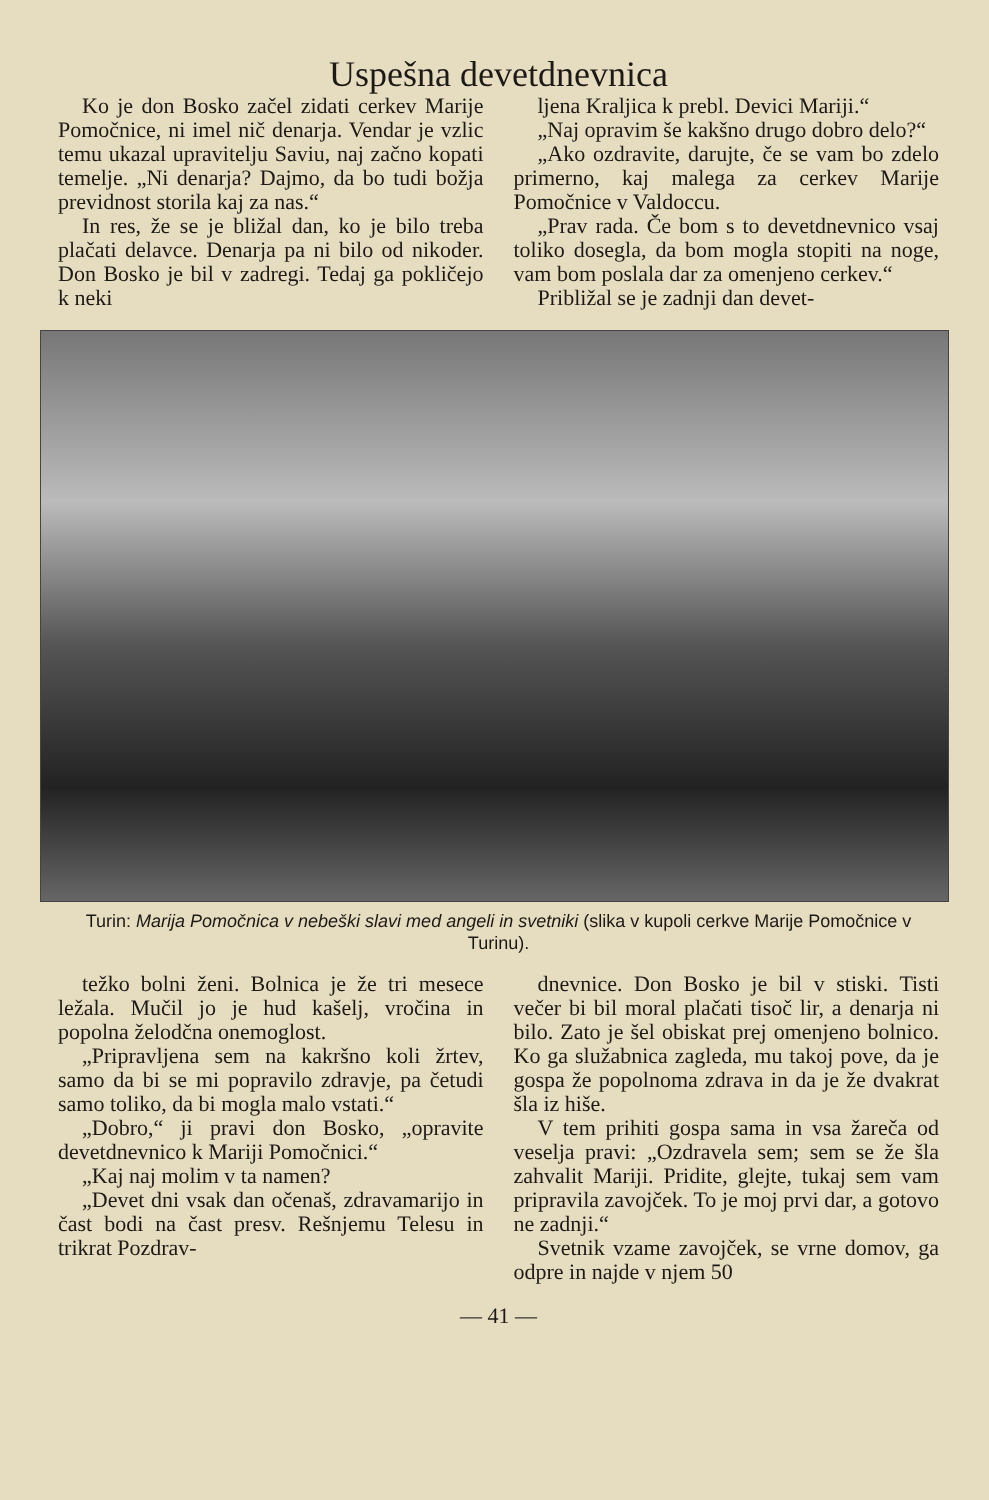Uspešna devetdnevnica
Ko je don Bosko začel zidati cerkev Marije Pomočnice, ni imel nič denarja. Vendar je vzlic temu ukazal upravitelju Saviu, naj začno kopati temelje. „Ni denarja? Dajmo, da bo tudi božja previdnost storila kaj za nas.“
In res, že se je bližal dan, ko je bilo treba plačati delavce. Denarja pa ni bilo od nikoder. Don Bosko je bil v zadregi. Tedaj ga pokličejo k neki
ljena Kraljica k prebl. Devici Mariji.“
„Naj opravim še kakšno drugo dobro delo?“
„Ako ozdravite, darujte, če se vam bo zdelo primerno, kaj malega za cerkev Marije Pomočnice v Valdoccu.
„Prav rada. Če bom s to devetdnevnico vsaj toliko dosegla, da bom mogla stopiti na noge, vam bom poslala dar za omenjeno cerkev.“
Približal se je zadnji dan devet-
Turin: Marija Pomočnica v nebeški slavi med angeli in svetniki (slika v kupoli cerkve Marije Pomočnice v Turinu).
težko bolni ženi. Bolnica je že tri mesece ležala. Mučil jo je hud kašelj, vročina in popolna želodčna onemoglost.
„Pripravljena sem na kakršno koli žrtev, samo da bi se mi popravilo zdravje, pa četudi samo toliko, da bi mogla malo vstati.“
„Dobro,“ ji pravi don Bosko, „opravite devetdnevnico k Mariji Pomočnici.“
„Kaj naj molim v ta namen?
„Devet dni vsak dan očenaš, zdravamarijo in čast bodi na čast presv. Rešnjemu Telesu in trikrat Pozdrav-
dnevnice. Don Bosko je bil v stiski. Tisti večer bi bil moral plačati tisoč lir, a denarja ni bilo. Zato je šel obiskat prej omenjeno bolnico. Ko ga služabnica zagleda, mu takoj pove, da je gospa že popolnoma zdrava in da je že dvakrat šla iz hiše.
V tem prihiti gospa sama in vsa žareča od veselja pravi: „Ozdravela sem; sem se že šla zahvalit Mariji. Pridite, glejte, tukaj sem vam pripravila zavojček. To je moj prvi dar, a gotovo ne zadnji.“
Svetnik vzame zavojček, se vrne domov, ga odpre in najde v njem 50
— 41 —